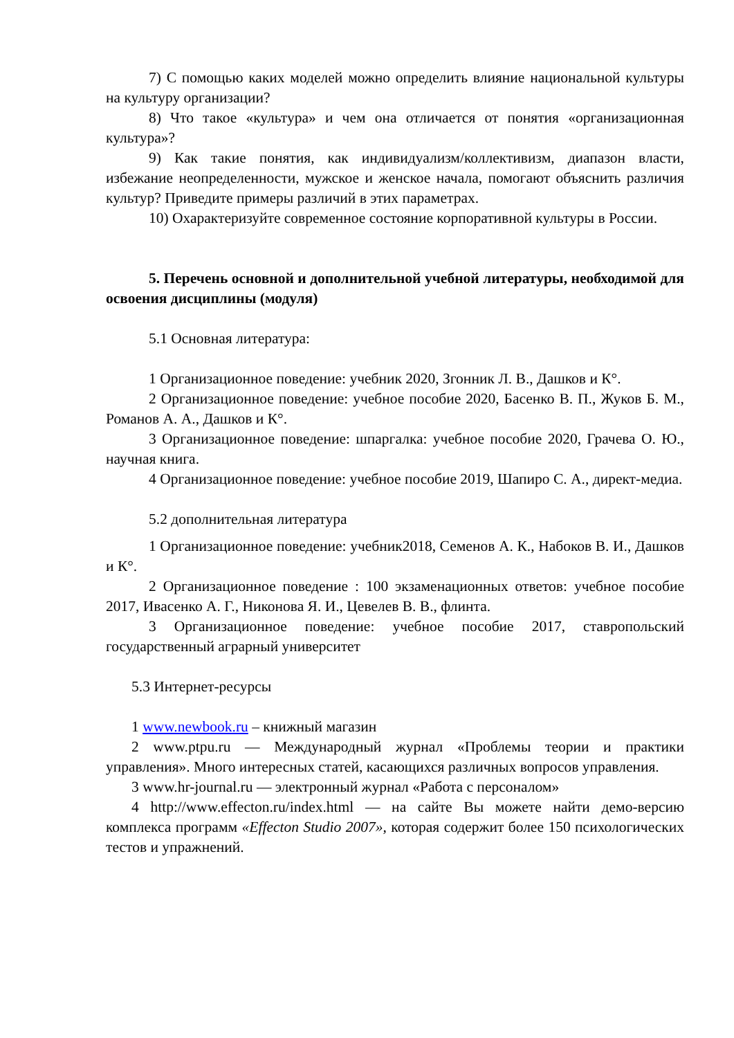7) С помощью каких моделей можно определить влияние национальной культуры на культуру организации?
8) Что такое «культура» и чем она отличается от понятия «организационная культура»?
9) Как такие понятия, как индивидуализм/коллективизм, диапазон власти, избежание неопределенности, мужское и женское начала, помогают объяснить различия культур? Приведите примеры различий в этих параметрах.
10) Охарактеризуйте современное состояние корпоративной культуры в России.
5. Перечень основной и дополнительной учебной литературы, необходимой для освоения дисциплины (модуля)
5.1 Основная литература:
1 Организационное поведение: учебник 2020, Згонник Л. В., Дашков и К°.
2 Организационное поведение: учебное пособие 2020, Басенко В. П., Жуков Б. М., Романов А. А., Дашков и К°.
3 Организационное поведение: шпаргалка: учебное пособие 2020, Грачева О. Ю., научная книга.
4 Организационное поведение: учебное пособие 2019, Шапиро С. А., директ-медиа.
5.2 дополнительная литература
1 Организационное поведение: учебник2018, Семенов А. К., Набоков В. И., Дашков и К°.
2 Организационное поведение : 100 экзаменационных ответов: учебное пособие 2017, Ивасенко А. Г., Никонова Я. И., Цевелев В. В., флинта.
3 Организационное поведение: учебное пособие 2017, ставропольский государственный аграрный университет
5.3 Интернет-ресурсы
1 www.newbook.ru – книжный магазин
2 www.ptpu.ru — Международный журнал «Проблемы теории и практики управления». Много интересных статей, касающихся различных вопросов управления.
3 www.hr-journal.ru — электронный журнал «Работа с персоналом»
4 http://www.effecton.ru/index.html — на сайте Вы можете найти демо-версию комплекса программ «Effecton Studio 2007», которая содержит более 150 психологических тестов и упражнений.